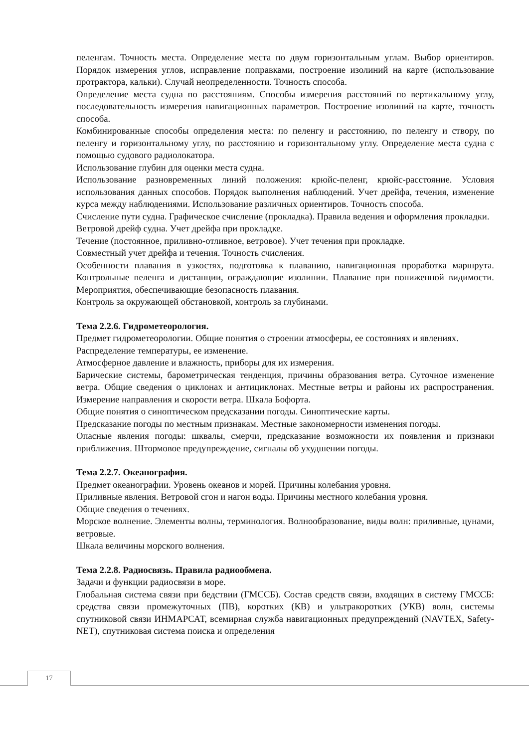пеленгам. Точность места. Определение места по двум горизонтальным углам. Выбор ориентиров. Порядок измерения углов, исправление поправками, построение изолиний на карте (использование протрактора, кальки). Случай неопределенности. Точность способа.
Определение места судна по расстояниям. Способы измерения расстояний по вертикальному углу, последовательность измерения навигационных параметров. Построение изолиний на карте, точность способа.
Комбинированные способы определения места: по пеленгу и расстоянию, по пеленгу и створу, по пеленгу и горизонтальному углу, по расстоянию и горизонтальному углу. Определение места судна с помощью судового радиолокатора.
Использование глубин для оценки места судна.
Использование разновременных линий положения: крюйс-пеленг, крюйс-расстояние. Условия использования данных способов. Порядок выполнения наблюдений. Учет дрейфа, течения, изменение курса между наблюдениями. Использование различных ориентиров. Точность способа.
Счисление пути судна. Графическое счисление (прокладка). Правила ведения и оформления прокладки.
Ветровой дрейф судна. Учет дрейфа при прокладке.
Течение (постоянное, приливно-отливное, ветровое). Учет течения при прокладке.
Совместный учет дрейфа и течения. Точность счисления.
Особенности плавания в узкостях, подготовка к плаванию, навигационная проработка маршрута. Контрольные пеленга и дистанции, ограждающие изолинии. Плавание при пониженной видимости. Мероприятия, обеспечивающие безопасность плавания.
Контроль за окружающей обстановкой, контроль за глубинами.
Тема 2.2.6. Гидрометеорология.
Предмет гидрометеорологии. Общие понятия о строении атмосферы, ее состояниях и явлениях.
Распределение температуры, ее изменение.
Атмосферное давление и влажность, приборы для их измерения.
Барические системы, барометрическая тенденция, причины образования ветра. Суточное изменение ветра. Общие сведения о циклонах и антициклонах. Местные ветры и районы их распространения. Измерение направления и скорости ветра. Шкала Бофорта.
Общие понятия о синоптическом предсказании погоды. Синоптические карты.
Предсказание погоды по местным признакам. Местные закономерности изменения погоды.
Опасные явления погоды: шквалы, смерчи, предсказание возможности их появления и признаки приближения. Штормовое предупреждение, сигналы об ухудшении погоды.
Тема 2.2.7. Океанография.
Предмет океанографии. Уровень океанов и морей. Причины колебания уровня.
Приливные явления. Ветровой сгон и нагон воды. Причины местного колебания уровня.
Общие сведения о течениях.
Морское волнение. Элементы волны, терминология. Волнообразование, виды волн: приливные, цунами, ветровые.
Шкала величины морского волнения.
Тема 2.2.8. Радиосвязь. Правила радиообмена.
Задачи и функции радиосвязи в море.
Глобальная система связи при бедствии (ГМССБ). Состав средств связи, входящих в систему ГМССБ: средства связи промежуточных (ПВ), коротких (КВ) и ультракоротких (УКВ) волн, системы спутниковой связи ИНМАРСАТ, всемирная служба навигационных предупреждений (NAVTEX, Safety-NET), спутниковая система поиска и определения
17